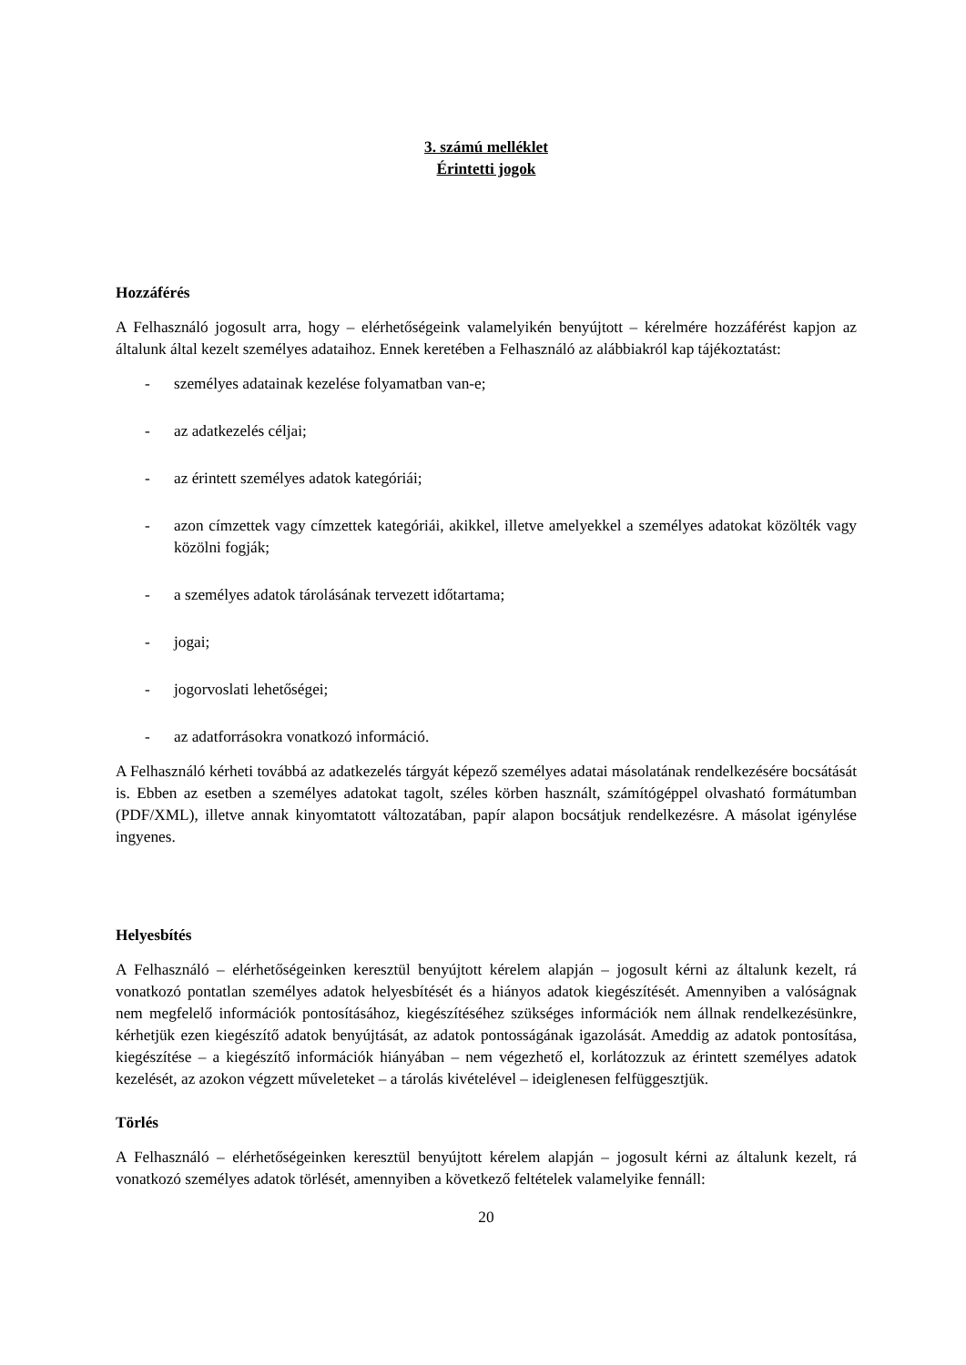3. számú melléklet
Érintetti jogok
Hozzáférés
A Felhasználó jogosult arra, hogy – elérhetőségeink valamelyikén benyújtott – kérelmére hozzáférést kapjon az általunk által kezelt személyes adataihoz. Ennek keretében a Felhasználó az alábbiakról kap tájékoztatást:
- személyes adatainak kezelése folyamatban van-e;
- az adatkezelés céljai;
- az érintett személyes adatok kategóriái;
- azon címzettek vagy címzettek kategóriái, akikkel, illetve amelyekkel a személyes adatokat közölték vagy közölni fogják;
- a személyes adatok tárolásának tervezett időtartama;
- jogai;
- jogorvoslati lehetőségei;
- az adatforrásokra vonatkozó információ.
A Felhasználó kérheti továbbá az adatkezelés tárgyát képező személyes adatai másolatának rendelkezésére bocsátását is. Ebben az esetben a személyes adatokat tagolt, széles körben használt, számítógéppel olvasható formátumban (PDF/XML), illetve annak kinyomtatott változatában, papír alapon bocsátjuk rendelkezésre. A másolat igénylése ingyenes.
Helyesbítés
A Felhasználó – elérhetőségeinken keresztül benyújtott kérelem alapján – jogosult kérni az általunk kezelt, rá vonatkozó pontatlan személyes adatok helyesbítését és a hiányos adatok kiegészítését. Amennyiben a valóságnak nem megfelelő információk pontosításához, kiegészítéséhez szükséges információk nem állnak rendelkezésünkre, kérhetjük ezen kiegészítő adatok benyújtását, az adatok pontosságának igazolását. Ameddig az adatok pontosítása, kiegészítése – a kiegészítő információk hiányában – nem végezhető el, korlátozzuk az érintett személyes adatok kezelését, az azokon végzett műveleteket – a tárolás kivételével – ideiglenesen felfüggesztjük.
Törlés
A Felhasználó – elérhetőségeinken keresztül benyújtott kérelem alapján – jogosult kérni az általunk kezelt, rá vonatkozó személyes adatok törlését, amennyiben a következő feltételek valamelyike fennáll:
20